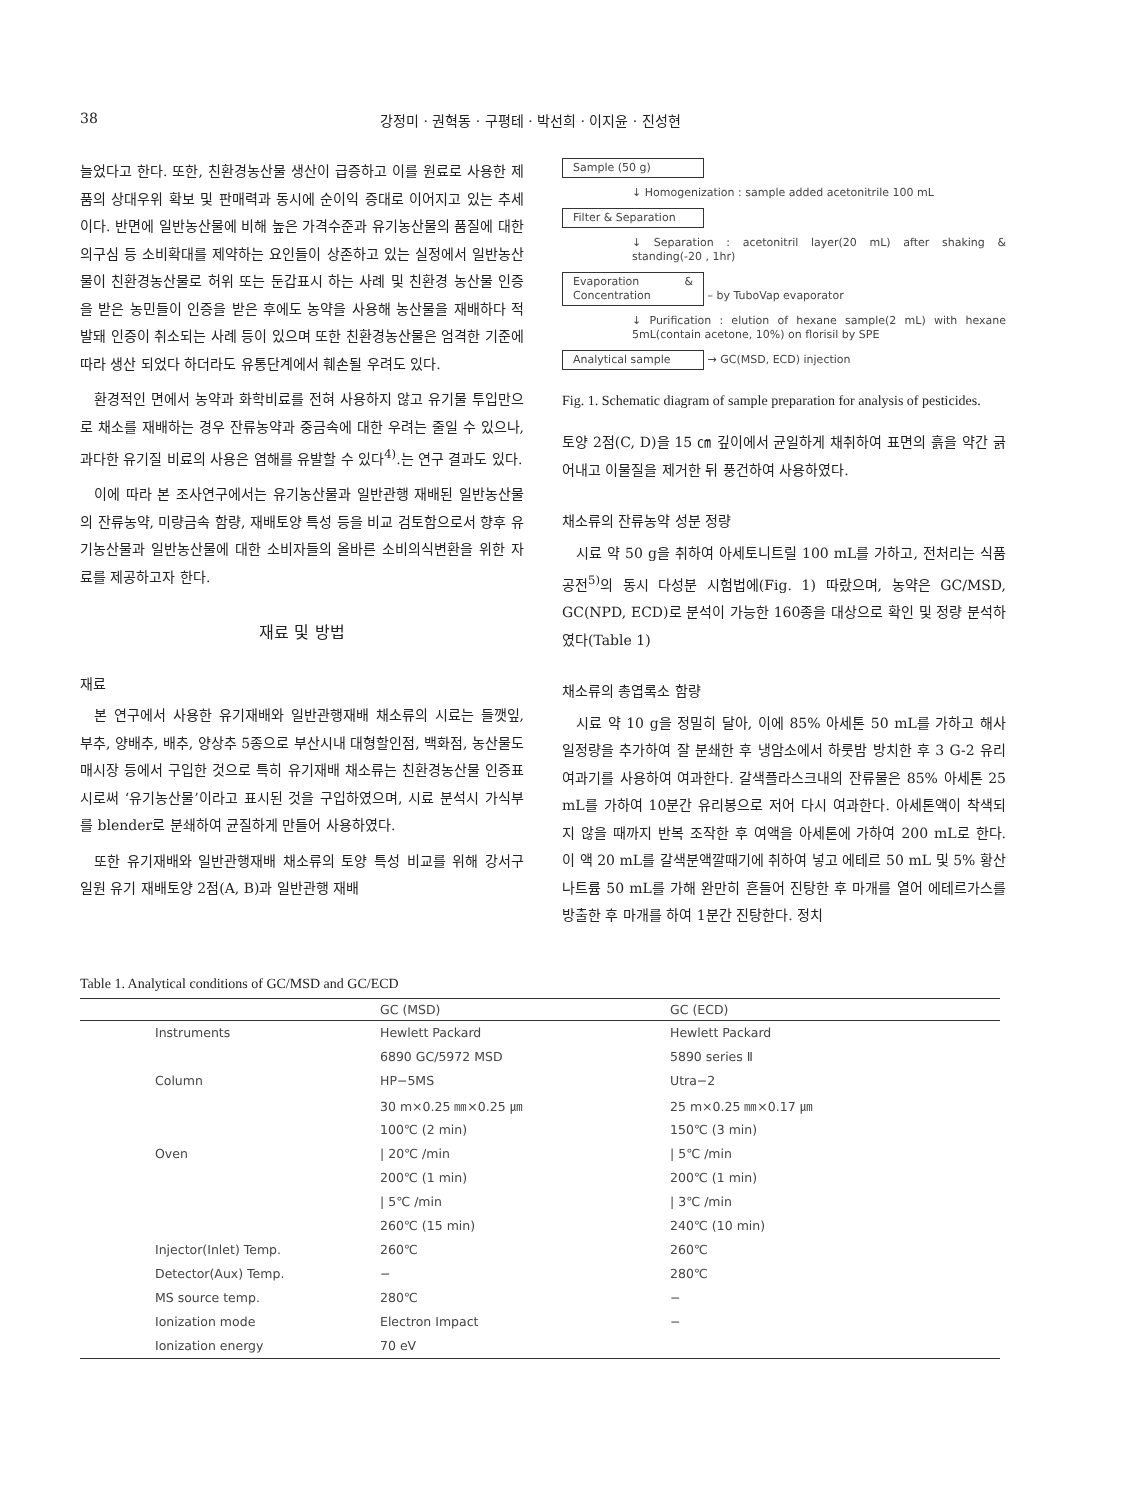38 강정미 · 권혁동 · 구평테 · 박선희 · 이지윤 · 진성현
늘었다고 한다. 또한, 친환경농산물 생산이 급증하고 이를 원료로 사용한 제품의 상대우위 확보 및 판매력과 동시에 순이익 증대로 이어지고 있는 추세이다. 반면에 일반농산물에 비해 높은 가격수준과 유기농산물의 품질에 대한 의구심 등 소비확대를 제약하는 요인들이 상존하고 있는 실정에서 일반농산물이 친환경농산물로 허위 또는 둔갑표시 하는 사례 및 친환경 농산물 인증을 받은 농민들이 인증을 받은 후에도 농약을 사용해 농산물을 재배하다 적발돼 인증이 취소되는 사례 등이 있으며 또한 친환경농산물은 엄격한 기준에 따라 생산 되었다 하더라도 유통단계에서 훼손될 우려도 있다.
환경적인 면에서 농약과 화학비료를 전혀 사용하지 않고 유기물 투입만으로 채소를 재배하는 경우 잔류농약과 중금속에 대한 우려는 줄일 수 있으나, 과다한 유기질 비료의 사용은 염해를 유발할 수 있다<sup>4)</sup>.는 연구 결과도 있다.
이에 따라 본 조사연구에서는 유기농산물과 일반관행 재배된 일반농산물의 잔류농약, 미량금속 함량, 재배토양 특성 등을 비교 검토함으로서 향후 유기농산물과 일반농산물에 대한 소비자들의 올바른 소비의식변환을 위한 자료를 제공하고자 한다.
재료 및 방법
재료
본 연구에서 사용한 유기재배와 일반관행재배 채소류의 시료는 들깻잎, 부추, 양배추, 배추, 양상추 5종으로 부산시내 대형할인점, 백화점, 농산물도매시장 등에서 구입한 것으로 특히 유기재배 채소류는 친환경농산물 인증표시로써 ‘유기농산물’이라고 표시된 것을 구입하였으며, 시료 분석시 가식부를 blender로 분쇄하여 균질하게 만들어 사용하였다.
또한 유기재배와 일반관행재배 채소류의 토양 특성 비교를 위해 강서구 일원 유기 재배토양 2점(A, B)과 일반관행 재배
Sample (50 g)
↓ Homogenization : sample added acetonitrile 100 mL
Filter & Separation
↓ Separation : acetonitril layer(20 mL) after shaking & standing(-20 , 1hr)
Evaporation & Concentration – by TuboVap evaporator
↓ Purification : elution of hexane sample(2 mL) with hexane 5mL(contain acetone, 10%) on florisil by SPE
Analytical sample → GC(MSD, ECD) injection
Fig. 1. Schematic diagram of sample preparation for analysis of pesticides.
토양 2점(C, D)을 15 ㎝ 깊이에서 균일하게 채취하여 표면의 흙을 약간 긁어내고 이물질을 제거한 뒤 풍건하여 사용하였다.
채소류의 잔류농약 성분 정량
시료 약 50 g을 취하여 아세토니트릴 100 mL를 가하고, 전처리는 식품공전<sup>5)</sup>의 동시 다성분 시험법에(Fig. 1) 따랐으며, 농약은 GC/MSD, GC(NPD, ECD)로 분석이 가능한 160종을 대상으로 확인 및 정량 분석하였다(Table 1)
채소류의 총엽록소 함량
시료 약 10 g을 정밀히 달아, 이에 85% 아세톤 50 mL를 가하고 해사 일정량을 추가하여 잘 분쇄한 후 냉암소에서 하룻밤 방치한 후 3 G-2 유리여과기를 사용하여 여과한다. 갈색플라스크내의 잔류물은 85% 아세톤 25 mL를 가하여 10분간 유리봉으로 저어 다시 여과한다. 아세톤액이 착색되지 않을 때까지 반복 조작한 후 여액을 아세톤에 가하여 200 mL로 한다. 이 액 20 mL를 갈색분액깔때기에 취하여 넣고 에테르 50 mL 및 5% 황산나트륨 50 mL를 가해 완만히 흔들어 진탕한 후 마개를 열어 에테르가스를 방출한 후 마개를 하여 1분간 진탕한다. 정치
Table 1. Analytical conditions of GC/MSD and GC/ECD
| | GC (MSD) | GC (ECD) |
| --- | --- | --- |
| Instruments | Hewlett Packard | Hewlett Packard |
| | 6890 GC/5972 MSD | 5890 series Ⅱ |
| Column | HP−5MS | Utra−2 |
| | 30 m×0.25 ㎜×0.25 ㎛ | 25 m×0.25 ㎜×0.17 ㎛ |
| | 100℃ (2 min) | 150℃ (3 min) |
| Oven | / 20℃ /min | / 5℃ /min |
| | 200℃ (1 min) | 200℃ (1 min) |
| | / 5℃ /min | / 3℃ /min |
| | 260℃ (15 min) | 240℃ (10 min) |
| Injector(Inlet) Temp. | 260℃ | 260℃ |
| Detector(Aux) Temp. | − | 280℃ |
| MS source temp. | 280℃ | − |
| Ionization mode | Electron Impact | − |
| Ionization energy | 70 eV | |